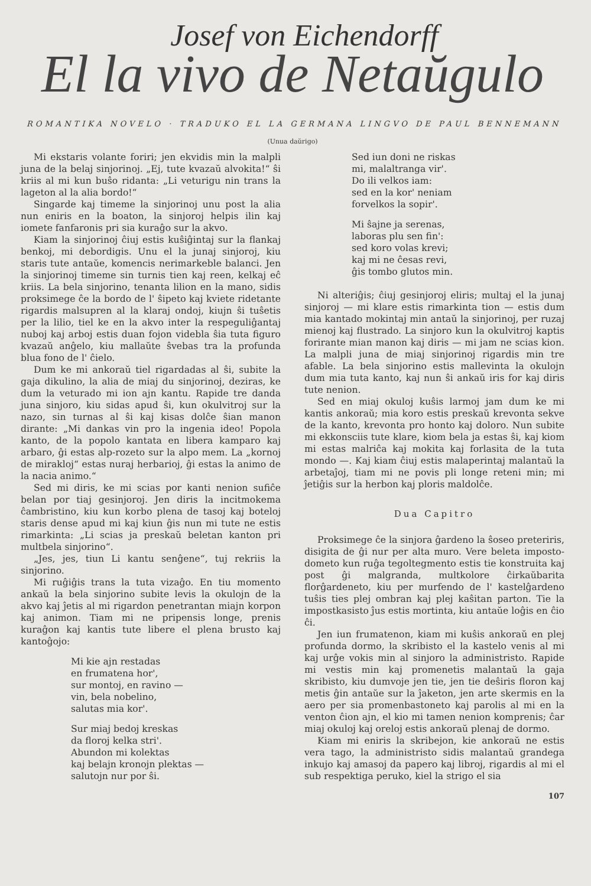Josef von Eichendorff
El la vivo de Netaŭgulo
ROMANTIKA NOVELO · TRADUKO EL LA GERMANA LINGVO DE PAUL BENNEMANN
(Unua daŭrigo)
Mi ekstaris volante foriri; jen ekvidis min la malpli juna de la belaj sinjorinoj. „Ej, tute kvazaŭ alvokita!“ ŝi kriis al mi kun buŝo ridanta: „Li veturigu nin trans la lageton al la alia bordo!“
Singarde kaj timeme la sinjorinoj unu post la alia nun eniris en la boaton, la sinjoroj helpis ilin kaj iomete fanfaronis pri sia kuraĝo sur la akvo.
Kiam la sinjorinoj ĉiuj estis kuŝiĝintaj sur la flankaj benkoj, mi debordigis. Unu el la junaj sinjoroj, kiu staris tute antaŭe, komencis nerimarkeble balanci. Jen la sinjorinoj timeme sin turnis tien kaj reen, kelkaj eĉ kriis. La bela sinjorino, tenanta lilion en la mano, sidis proksimege ĉe la bordo de l' ŝipeto kaj kviete ridetante rigardis malsupren al la klaraj ondoj, kiujn ŝi tuŝetis per la lilio, tiel ke en la akvo inter la respeguliĝantaj nuboj kaj arboj estis duan fojon videbla ŝia tuta figuro kvazaŭ anĝelo, kiu mallaŭte ŝvebas tra la profunda blua fono de l' ĉielo.
Dum ke mi ankoraŭ tiel rigardadas al ŝi, subite la gaja dikulino, la alia de miaj du sinjorinoj, deziras, ke dum la veturado mi ion ajn kantu. Rapide tre danda juna sinjoro, kiu sidas apud ŝi, kun okulvitroj sur la nazo, sin turnas al ŝi kaj kisas dolĉe ŝian manon dirante: „Mi dankas vin pro la ingenia ideo! Popola kanto, de la popolo kantata en libera kamparo kaj arbaro, ĝi estas alp-rozeto sur la alpo mem. La „kornoj de mirakloj“ estas nuraj herbarioj, ĝi estas la animo de la nacia animo.“
Sed mi diris, ke mi scias por kanti nenion sufiĉe belan por tiaj gesinjoroj. Jen diris la incitmokema ĉambristino, kiu kun korbo plena de tasoj kaj boteloj staris dense apud mi kaj kiun ĝis nun mi tute ne estis rimarkinta: „Li scias ja preskaŭ beletan kanton pri multbela sinjorino“.
„Jes, jes, tiun Li kantu senĝene“, tuj rekriis la sinjorino.
Mi ruĝiĝis trans la tuta vizaĝo. En tiu momento ankaŭ la bela sinjorino subite levis la okulojn de la akvo kaj ĵetis al mi rigardon penetrantan miajn korpon kaj animon. Tiam mi ne pripensis longe, prenis kuraĝon kaj kantis tute libere el plena brusto kaj kantoĝojo:
Mi kie ajn restadas
en frumatena hor',
sur montoj, en ravino —
vin, bela nobelino,
salutas mia kor'.
Sur miaj bedoj kreskas
da floroj kelka stri'.
Abundon mi kolektas
kaj belajn kronojn plektas —
salutojn nur por ŝi.
Sed iun doni ne riskas
mi, malaltranga vir'.
Do ili velkos iam:
sed en la kor' neniam
forvelkos la sopir'.
Mi ŝajne ja serenas,
laboras plu sen fin':
sed koro volas krevi;
kaj mi ne ĉesas revi,
ĝis tombo glutos min.
Ni alteriĝis; ĉiuj gesinjoroj eliris; multaj el la junaj sinjoroj — mi klare estis rimarkinta tion — estis dum mia kantado mokintaj min antaŭ la sinjorinoj, per ruzaj mienoj kaj flustrado. La sinjoro kun la okulvitroj kaptis forirante mian manon kaj diris — mi jam ne scias kion. La malpli juna de miaj sinjorinoj rigardis min tre afable. La bela sinjorino estis mallevinta la okulojn dum mia tuta kanto, kaj nun ŝi ankaŭ iris for kaj diris tute nenion.
Sed en miaj okuloj kuŝis larmoj jam dum ke mi kantis ankoraŭ; mia koro estis preskaŭ krevonta sekve de la kanto, krevonta pro honto kaj doloro. Nun subite mi ekkonsciis tute klare, kiom bela ja estas ŝi, kaj kiom mi estas malriĉa kaj mokita kaj forlasita de la tuta mondo —. Kaj kiam ĉiuj estis malaperintaj malantaŭ la arbetaĵoj, tiam mi ne povis pli longe reteni min; mi ĵetiĝis sur la herbon kaj ploris maldolĉe.
Dua Capitro
Proksimege ĉe la sinjora ĝardeno la ŝoseo preteriris, disigita de ĝi nur per alta muro. Vere beleta imposto-dometo kun ruĝa tegoltegmento estis tie konstruita kaj post ĝi malgranda, multkolore ĉirkaŭbarita florĝardeneto, kiu per murfendo de l' kastelĝardeno tuŝis ties plej ombran kaj plej kaŝitan parton. Tie la impostkasisto ĵus estis mortinta, kiu antaŭe loĝis en ĉio ĉi.
Jen iun frumatenon, kiam mi kuŝis ankoraŭ en plej profunda dormo, la skribisto el la kastelo venis al mi kaj urĝe vokis min al sinjoro la administristo. Rapide mi vestis min kaj promenetis malantaŭ la gaja skribisto, kiu dumvoje jen tie, jen tie deŝiris floron kaj metis ĝin antaŭe sur la ĵaketon, jen arte skermis en la aero per sia promenbastoneto kaj parolis al mi en la venton ĉion ajn, el kio mi tamen nenion komprenis; ĉar miaj okuloj kaj oreloj estis ankoraŭ plenaj de dormo.
Kiam mi eniris la skribejon, kie ankoraŭ ne estis vera tago, la administristo sidis malantaŭ grandega inkujo kaj amasoj da papero kaj libroj, rigardis al mi el sub respektiga peruko, kiel la strigo el sia
107